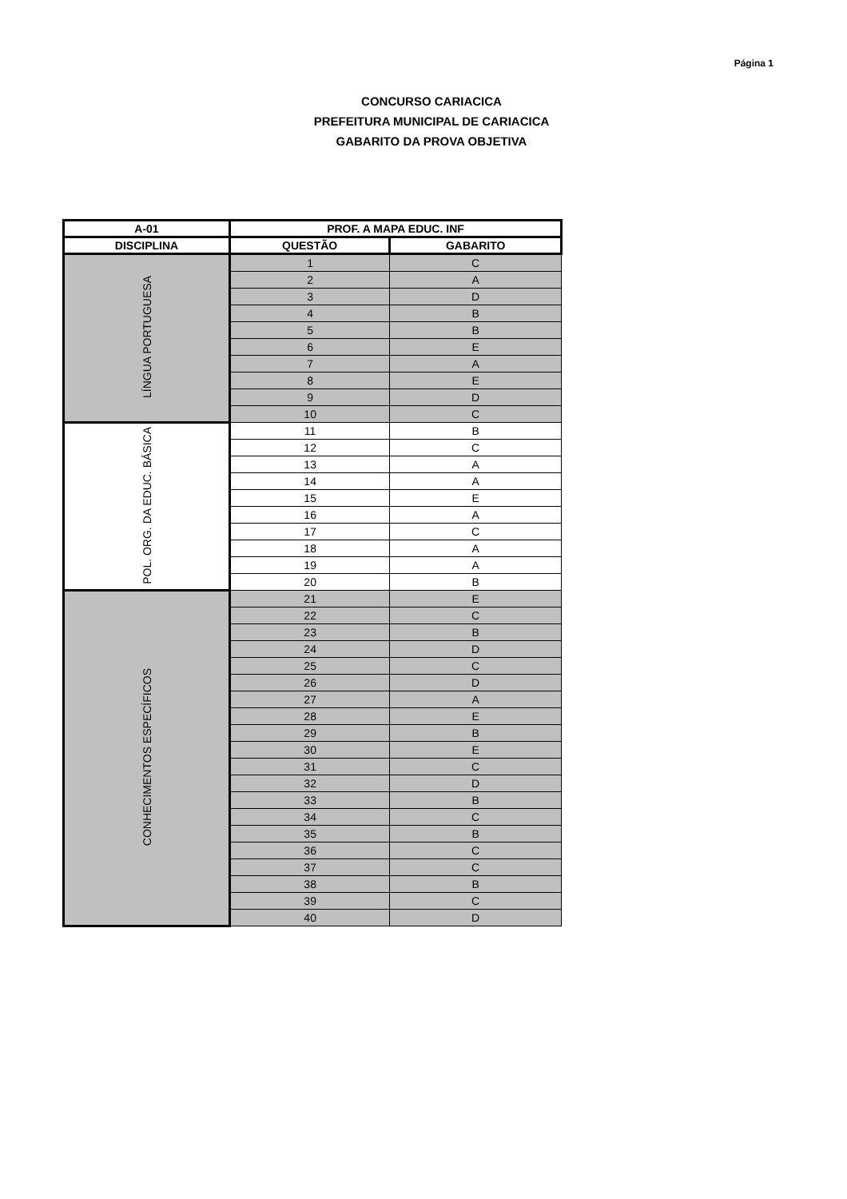Página 1
CONCURSO CARIACICA
PREFEITURA MUNICIPAL DE CARIACICA
GABARITO DA PROVA OBJETIVA
| A-01 | PROF. A MAPA EDUC. INF | |
| --- | --- | --- |
| DISCIPLINA | QUESTÃO | GABARITO |
| LÍNGUA PORTUGUESA | 1 | C |
| | 2 | A |
| | 3 | D |
| | 4 | B |
| | 5 | B |
| | 6 | E |
| | 7 | A |
| | 8 | E |
| | 9 | D |
| | 10 | C |
| POL. ORG. DA EDUC. BÁSICA | 11 | B |
| | 12 | C |
| | 13 | A |
| | 14 | A |
| | 15 | E |
| | 16 | A |
| | 17 | C |
| | 18 | A |
| | 19 | A |
| | 20 | B |
| CONHECIMENTOS ESPECÍFICOS | 21 | E |
| | 22 | C |
| | 23 | B |
| | 24 | D |
| | 25 | C |
| | 26 | D |
| | 27 | A |
| | 28 | E |
| | 29 | B |
| | 30 | E |
| | 31 | C |
| | 32 | D |
| | 33 | B |
| | 34 | C |
| | 35 | B |
| | 36 | C |
| | 37 | C |
| | 38 | B |
| | 39 | C |
| | 40 | D |